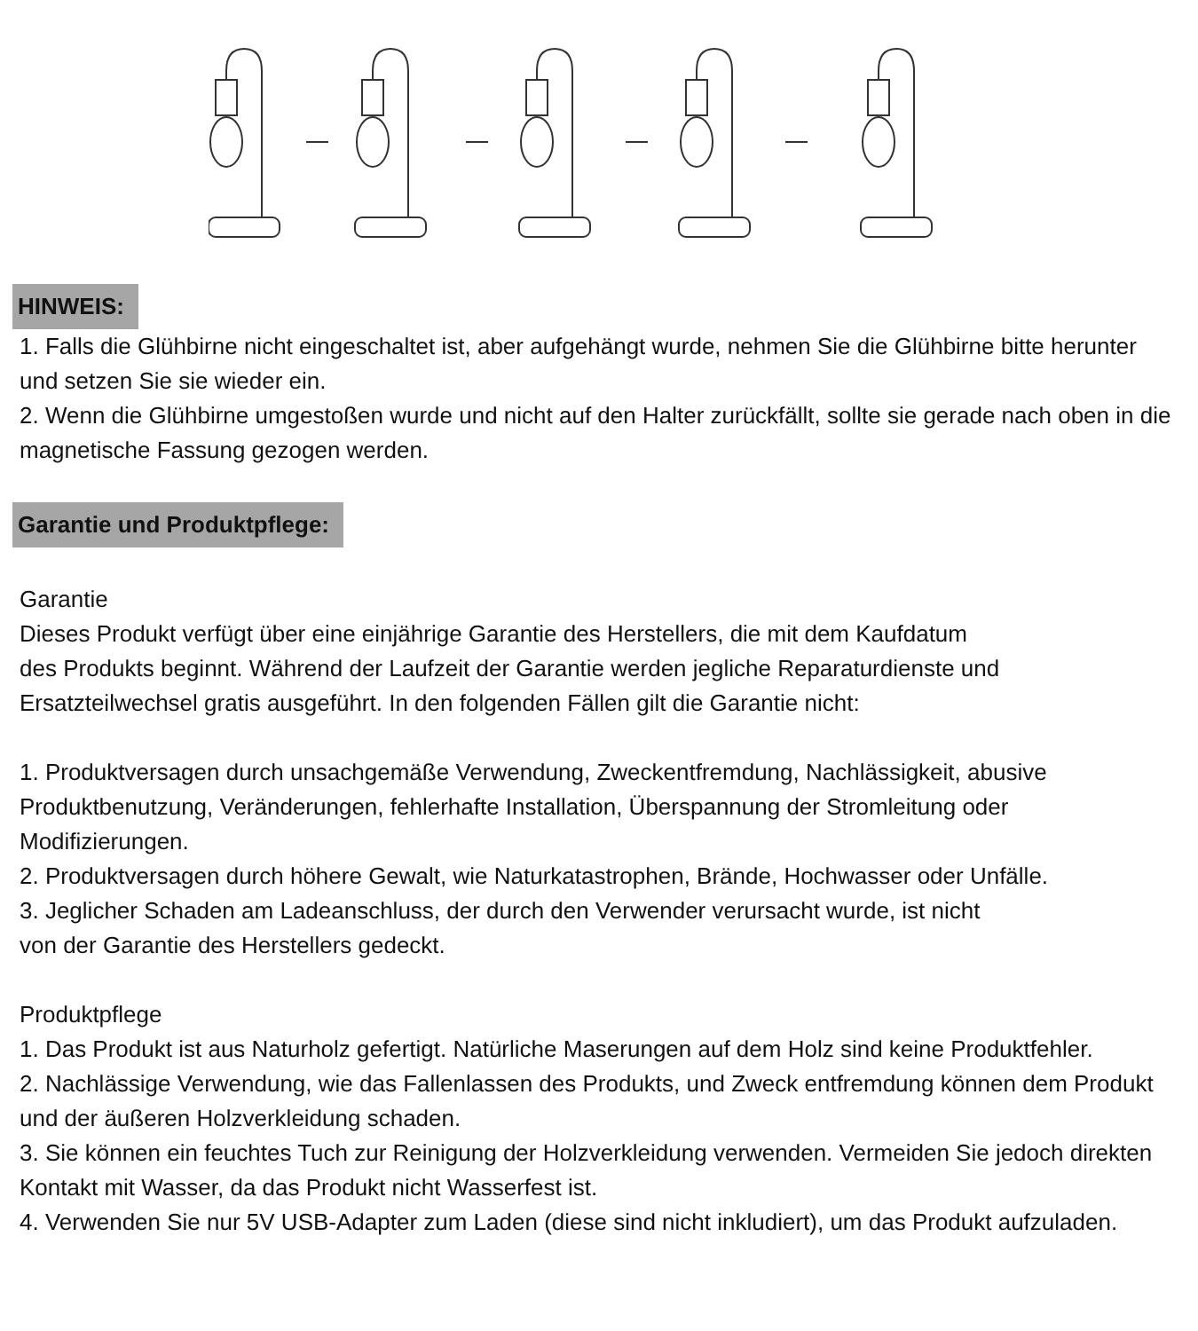HINWEIS:
1. Falls die Glühbirne nicht eingeschaltet ist, aber aufgehängt wurde, nehmen Sie die Glühbirne bitte herunter und setzen Sie sie wieder ein.
2. Wenn die Glühbirne umgestoßen wurde und nicht auf den Halter zurückfällt, sollte sie gerade nach oben in die magnetische Fassung gezogen werden.
Garantie und Produktpflege:
Garantie
Dieses Produkt verfügt über eine einjährige Garantie des Herstellers, die mit dem Kaufdatum
des Produkts beginnt. Während der Laufzeit der Garantie werden jegliche Reparaturdienste und Ersatzteilwechsel gratis ausgeführt. In den folgenden Fällen gilt die Garantie nicht:
1. Produktversagen durch unsachgemäße Verwendung, Zweckentfremdung, Nachlässigkeit, abusive Produktbenutzung, Veränderungen, fehlerhafte Installation, Überspannung der Stromleitung oder Modifizierungen.
2. Produktversagen durch höhere Gewalt, wie Naturkatastrophen, Brände, Hochwasser oder Unfälle.
3. Jeglicher Schaden am Ladeanschluss, der durch den Verwender verursacht wurde, ist nicht
von der Garantie des Herstellers gedeckt.
Produktpflege
1. Das Produkt ist aus Naturholz gefertigt. Natürliche Maserungen auf dem Holz sind keine Produktfehler.
2. Nachlässige Verwendung, wie das Fallenlassen des Produkts, und Zweck entfremdung können dem Produkt und der äußeren Holzverkleidung schaden.
3. Sie können ein feuchtes Tuch zur Reinigung der Holzverkleidung verwenden. Vermeiden Sie jedoch direkten Kontakt mit Wasser, da das Produkt nicht Wasserfest ist.
4. Verwenden Sie nur 5V USB-Adapter zum Laden (diese sind nicht inkludiert), um das Produkt aufzuladen.